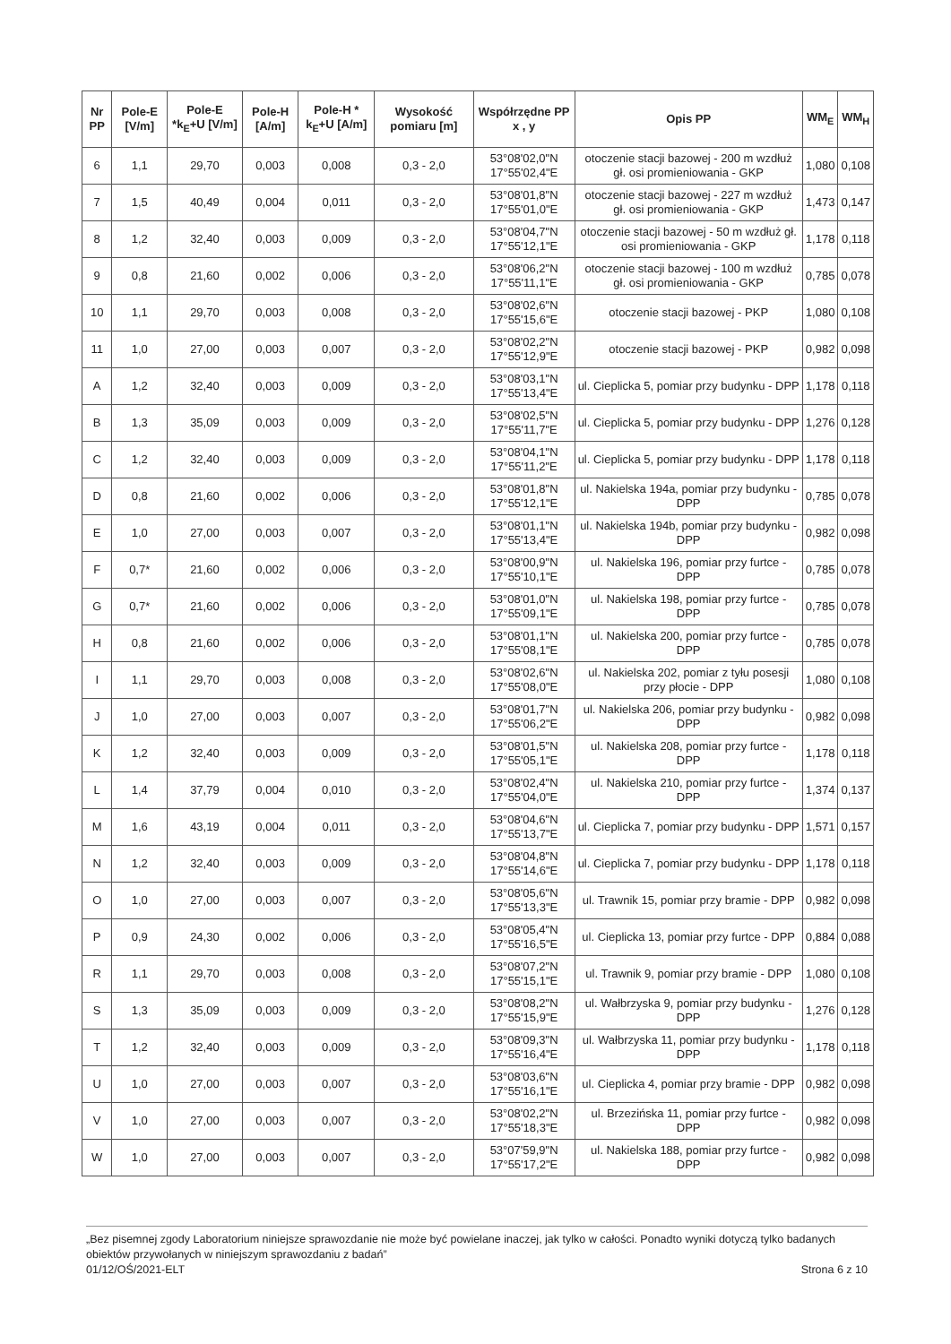| Nr PP | Pole-E [V/m] | Pole-E *k<sub>E</sub>+U [V/m] | Pole-H [A/m] | Pole-H * k<sub>E</sub>+U [A/m] | Wysokość pomiaru [m] | Współrzędne PP x , y | Opis PP | WM<sub>E</sub> | WM<sub>H</sub> |
| --- | --- | --- | --- | --- | --- | --- | --- | --- | --- |
| 6 | 1,1 | 29,70 | 0,003 | 0,008 | 0,3 - 2,0 | 53°08'02,0"N 17°55'02,4"E | otoczenie stacji bazowej - 200 m wzdłuż gł. osi promieniowania - GKP | 1,080 | 0,108 |
| 7 | 1,5 | 40,49 | 0,004 | 0,011 | 0,3 - 2,0 | 53°08'01,8"N 17°55'01,0"E | otoczenie stacji bazowej - 227 m wzdłuż gł. osi promieniowania - GKP | 1,473 | 0,147 |
| 8 | 1,2 | 32,40 | 0,003 | 0,009 | 0,3 - 2,0 | 53°08'04,7"N 17°55'12,1"E | otoczenie stacji bazowej - 50 m wzdłuż gł. osi promieniowania - GKP | 1,178 | 0,118 |
| 9 | 0,8 | 21,60 | 0,002 | 0,006 | 0,3 - 2,0 | 53°08'06,2"N 17°55'11,1"E | otoczenie stacji bazowej - 100 m wzdłuż gł. osi promieniowania - GKP | 0,785 | 0,078 |
| 10 | 1,1 | 29,70 | 0,003 | 0,008 | 0,3 - 2,0 | 53°08'02,6"N 17°55'15,6"E | otoczenie stacji bazowej - PKP | 1,080 | 0,108 |
| 11 | 1,0 | 27,00 | 0,003 | 0,007 | 0,3 - 2,0 | 53°08'02,2"N 17°55'12,9"E | otoczenie stacji bazowej - PKP | 0,982 | 0,098 |
| A | 1,2 | 32,40 | 0,003 | 0,009 | 0,3 - 2,0 | 53°08'03,1"N 17°55'13,4"E | ul. Cieplicka 5, pomiar przy budynku - DPP | 1,178 | 0,118 |
| B | 1,3 | 35,09 | 0,003 | 0,009 | 0,3 - 2,0 | 53°08'02,5"N 17°55'11,7"E | ul. Cieplicka 5, pomiar przy budynku - DPP | 1,276 | 0,128 |
| C | 1,2 | 32,40 | 0,003 | 0,009 | 0,3 - 2,0 | 53°08'04,1"N 17°55'11,2"E | ul. Cieplicka 5, pomiar przy budynku - DPP | 1,178 | 0,118 |
| D | 0,8 | 21,60 | 0,002 | 0,006 | 0,3 - 2,0 | 53°08'01,8"N 17°55'12,1"E | ul. Nakielska 194a, pomiar przy budynku - DPP | 0,785 | 0,078 |
| E | 1,0 | 27,00 | 0,003 | 0,007 | 0,3 - 2,0 | 53°08'01,1"N 17°55'13,4"E | ul. Nakielska 194b, pomiar przy budynku - DPP | 0,982 | 0,098 |
| F | 0,7* | 21,60 | 0,002 | 0,006 | 0,3 - 2,0 | 53°08'00,9"N 17°55'10,1"E | ul. Nakielska 196, pomiar przy furtce - DPP | 0,785 | 0,078 |
| G | 0,7* | 21,60 | 0,002 | 0,006 | 0,3 - 2,0 | 53°08'01,0"N 17°55'09,1"E | ul. Nakielska 198, pomiar przy furtce - DPP | 0,785 | 0,078 |
| H | 0,8 | 21,60 | 0,002 | 0,006 | 0,3 - 2,0 | 53°08'01,1"N 17°55'08,1"E | ul. Nakielska 200, pomiar przy furtce - DPP | 0,785 | 0,078 |
| I | 1,1 | 29,70 | 0,003 | 0,008 | 0,3 - 2,0 | 53°08'02,6"N 17°55'08,0"E | ul. Nakielska 202, pomiar z tyłu posesji przy płocie - DPP | 1,080 | 0,108 |
| J | 1,0 | 27,00 | 0,003 | 0,007 | 0,3 - 2,0 | 53°08'01,7"N 17°55'06,2"E | ul. Nakielska 206, pomiar przy budynku - DPP | 0,982 | 0,098 |
| K | 1,2 | 32,40 | 0,003 | 0,009 | 0,3 - 2,0 | 53°08'01,5"N 17°55'05,1"E | ul. Nakielska 208, pomiar przy furtce - DPP | 1,178 | 0,118 |
| L | 1,4 | 37,79 | 0,004 | 0,010 | 0,3 - 2,0 | 53°08'02,4"N 17°55'04,0"E | ul. Nakielska 210, pomiar przy furtce - DPP | 1,374 | 0,137 |
| M | 1,6 | 43,19 | 0,004 | 0,011 | 0,3 - 2,0 | 53°08'04,6"N 17°55'13,7"E | ul. Cieplicka 7, pomiar przy budynku - DPP | 1,571 | 0,157 |
| N | 1,2 | 32,40 | 0,003 | 0,009 | 0,3 - 2,0 | 53°08'04,8"N 17°55'14,6"E | ul. Cieplicka 7, pomiar przy budynku - DPP | 1,178 | 0,118 |
| O | 1,0 | 27,00 | 0,003 | 0,007 | 0,3 - 2,0 | 53°08'05,6"N 17°55'13,3"E | ul. Trawnik 15, pomiar przy bramie - DPP | 0,982 | 0,098 |
| P | 0,9 | 24,30 | 0,002 | 0,006 | 0,3 - 2,0 | 53°08'05,4"N 17°55'16,5"E | ul. Cieplicka 13, pomiar przy furtce - DPP | 0,884 | 0,088 |
| R | 1,1 | 29,70 | 0,003 | 0,008 | 0,3 - 2,0 | 53°08'07,2"N 17°55'15,1"E | ul. Trawnik 9, pomiar przy bramie - DPP | 1,080 | 0,108 |
| S | 1,3 | 35,09 | 0,003 | 0,009 | 0,3 - 2,0 | 53°08'08,2"N 17°55'15,9"E | ul. Wałbrzyska 9, pomiar przy budynku - DPP | 1,276 | 0,128 |
| T | 1,2 | 32,40 | 0,003 | 0,009 | 0,3 - 2,0 | 53°08'09,3"N 17°55'16,4"E | ul. Wałbrzyska 11, pomiar przy budynku - DPP | 1,178 | 0,118 |
| U | 1,0 | 27,00 | 0,003 | 0,007 | 0,3 - 2,0 | 53°08'03,6"N 17°55'16,1"E | ul. Cieplicka 4, pomiar przy bramie - DPP | 0,982 | 0,098 |
| V | 1,0 | 27,00 | 0,003 | 0,007 | 0,3 - 2,0 | 53°08'02,2"N 17°55'18,3"E | ul. Brzezińska 11, pomiar przy furtce - DPP | 0,982 | 0,098 |
| W | 1,0 | 27,00 | 0,003 | 0,007 | 0,3 - 2,0 | 53°07'59,9"N 17°55'17,2"E | ul. Nakielska 188, pomiar przy furtce - DPP | 0,982 | 0,098 |
„Bez pisemnej zgody Laboratorium niniejsze sprawozdanie nie może być powielane inaczej, jak tylko w całości. Ponadto wyniki dotyczą tylko badanych obiektów przywołanych w niniejszym sprawozdaniu z badań”
01/12/OŚ/2021-ELT Strona 6 z 10